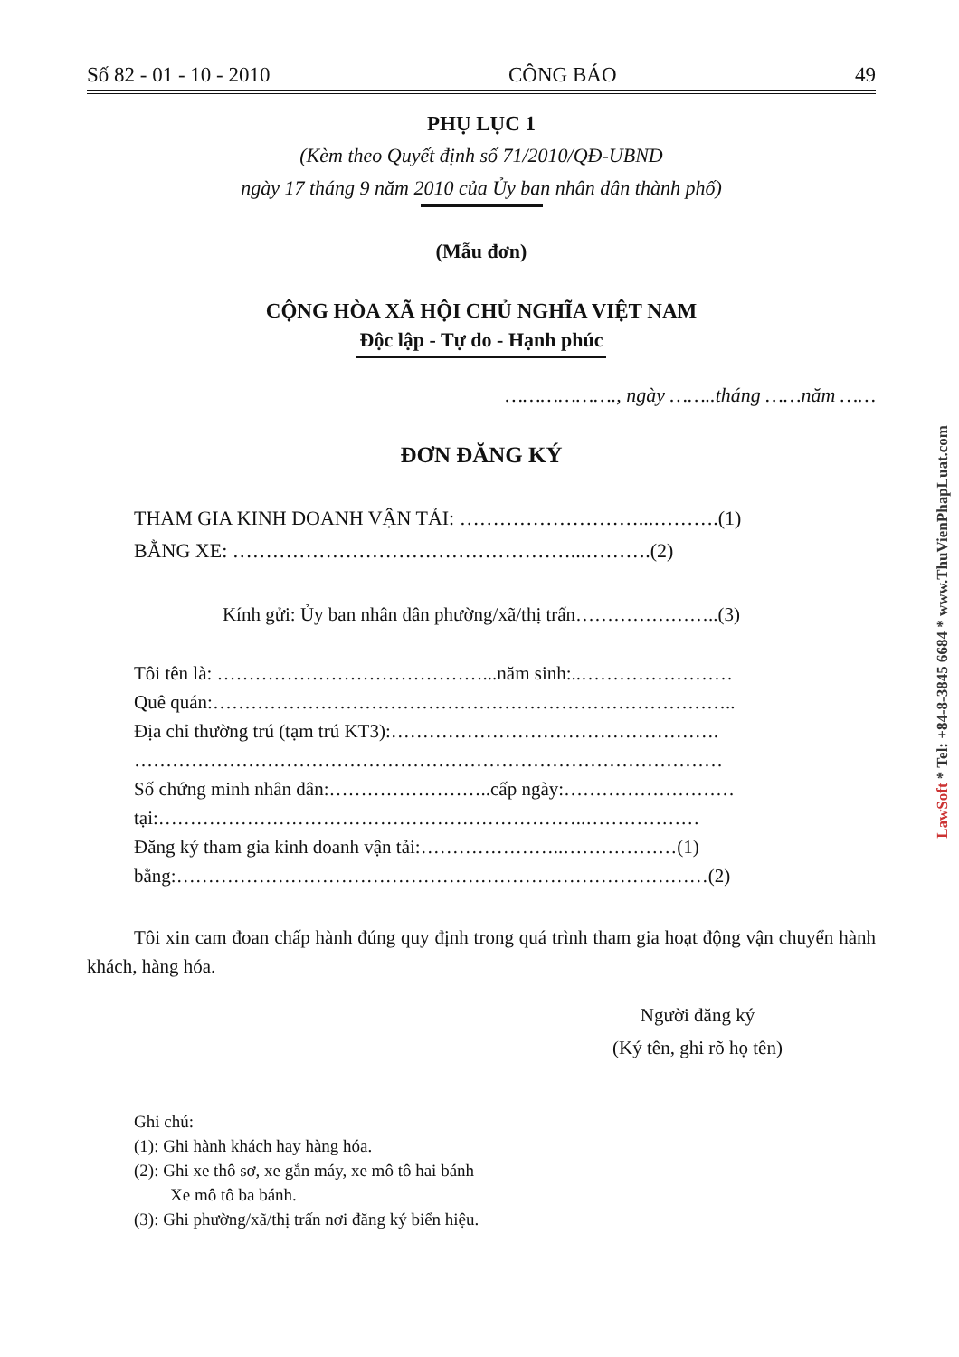Số 82 - 01 - 10 - 2010 CÔNG BÁO 49
PHỤ LỤC 1
(Kèm theo Quyết định số 71/2010/QĐ-UBND
ngày 17 tháng 9 năm 2010 của Ủy ban nhân dân thành phố)
(Mẫu đơn)
CỘNG HÒA XÃ HỘI CHỦ NGHĨA VIỆT NAM
Độc lập - Tự do - Hạnh phúc
………………., ngày ……..tháng ……năm ……
ĐƠN ĐĂNG KÝ
THAM GIA KINH DOANH VẬN TẢI: ………………………...……….(1)
BẰNG XE: ……………………………………………...……….(2)
Kính gửi: Ủy ban nhân dân phường/xã/thị trấn…………………..(3)
Tôi tên là: ……………………………………...năm sinh:..……………………
Quê quán:………………………………………………………………………..
Địa chỉ thường trú (tạm trú KT3):…………………………………………….
…………………………………………………………………………………
Số chứng minh nhân dân:……………………..cấp ngày:………………………
tại:…………………………………………………………..………………
Đăng ký tham gia kinh doanh vận tải:…………………..………………(1)
bằng:…………………………………………………………………………(2)
Tôi xin cam đoan chấp hành đúng quy định trong quá trình tham gia hoạt động vận chuyển hành khách, hàng hóa.
Người đăng ký
(Ký tên, ghi rõ họ tên)
Ghi chú:
(1): Ghi hành khách hay hàng hóa.
(2): Ghi xe thô sơ, xe gắn máy, xe mô tô hai bánh
Xe mô tô ba bánh.
(3): Ghi phường/xã/thị trấn nơi đăng ký biển hiệu.
LawSoft * Tel: +84-8-3845 6684 * www.ThuVienPhapLuat.com